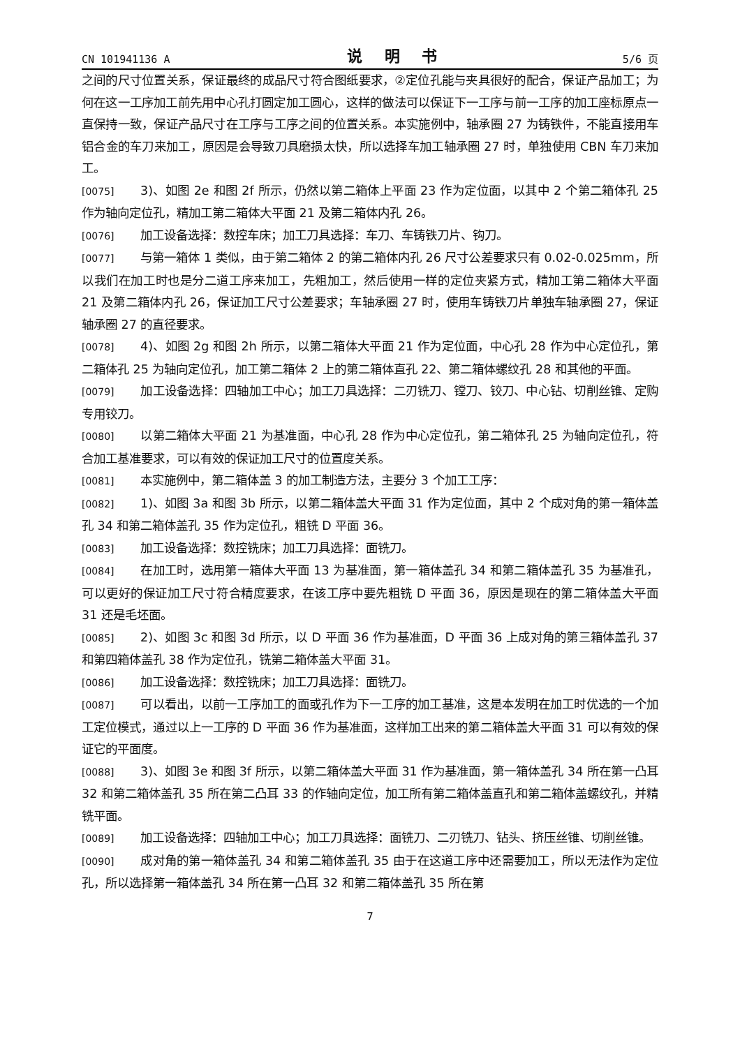CN 101941136 A 说 明 书 5/6 页
之间的尺寸位置关系，保证最终的成品尺寸符合图纸要求，②定位孔能与夹具很好的配合，保证产品加工；为何在这一工序加工前先用中心孔打圆定加工圆心，这样的做法可以保证下一工序与前一工序的加工座标原点一直保持一致，保证产品尺寸在工序与工序之间的位置关系。本实施例中，轴承圈 27 为铸铁件，不能直接用车铝合金的车刀来加工，原因是会导致刀具磨损太快，所以选择车加工轴承圈 27 时，单独使用 CBN 车刀来加工。
[0075] 3)、如图 2e 和图 2f 所示，仍然以第二箱体上平面 23 作为定位面，以其中 2 个第二箱体孔 25 作为轴向定位孔，精加工第二箱体大平面 21 及第二箱体内孔 26。
[0076] 加工设备选择：数控车床；加工刀具选择：车刀、车铸铁刀片、钩刀。
[0077] 与第一箱体 1 类似，由于第二箱体 2 的第二箱体内孔 26 尺寸公差要求只有 0.02-0.025mm，所以我们在加工时也是分二道工序来加工，先粗加工，然后使用一样的定位夹紧方式，精加工第二箱体大平面 21 及第二箱体内孔 26，保证加工尺寸公差要求；车轴承圈 27 时，使用车铸铁刀片单独车轴承圈 27，保证轴承圈 27 的直径要求。
[0078] 4)、如图 2g 和图 2h 所示，以第二箱体大平面 21 作为定位面，中心孔 28 作为中心定位孔，第二箱体孔 25 为轴向定位孔，加工第二箱体 2 上的第二箱体直孔 22、第二箱体螺纹孔 28 和其他的平面。
[0079] 加工设备选择：四轴加工中心；加工刀具选择：二刃铣刀、镗刀、铰刀、中心钻、切削丝锥、定购专用铰刀。
[0080] 以第二箱体大平面 21 为基准面，中心孔 28 作为中心定位孔，第二箱体孔 25 为轴向定位孔，符合加工基准要求，可以有效的保证加工尺寸的位置度关系。
[0081] 本实施例中，第二箱体盖 3 的加工制造方法，主要分 3 个加工工序：
[0082] 1)、如图 3a 和图 3b 所示，以第二箱体盖大平面 31 作为定位面，其中 2 个成对角的第一箱体盖孔 34 和第二箱体盖孔 35 作为定位孔，粗铣 D 平面 36。
[0083] 加工设备选择：数控铣床；加工刀具选择：面铣刀。
[0084] 在加工时，选用第一箱体大平面 13 为基准面，第一箱体盖孔 34 和第二箱体盖孔 35 为基准孔，可以更好的保证加工尺寸符合精度要求，在该工序中要先粗铣 D 平面 36，原因是现在的第二箱体盖大平面 31 还是毛坯面。
[0085] 2)、如图 3c 和图 3d 所示，以 D 平面 36 作为基准面，D 平面 36 上成对角的第三箱体盖孔 37 和第四箱体盖孔 38 作为定位孔，铣第二箱体盖大平面 31。
[0086] 加工设备选择：数控铣床；加工刀具选择：面铣刀。
[0087] 可以看出，以前一工序加工的面或孔作为下一工序的加工基准，这是本发明在加工时优选的一个加工定位模式，通过以上一工序的 D 平面 36 作为基准面，这样加工出来的第二箱体盖大平面 31 可以有效的保证它的平面度。
[0088] 3)、如图 3e 和图 3f 所示，以第二箱体盖大平面 31 作为基准面，第一箱体盖孔 34 所在第一凸耳 32 和第二箱体盖孔 35 所在第二凸耳 33 的作轴向定位，加工所有第二箱体盖直孔和第二箱体盖螺纹孔，并精铣平面。
[0089] 加工设备选择：四轴加工中心；加工刀具选择：面铣刀、二刃铣刀、钻头、挤压丝锥、切削丝锥。
[0090] 成对角的第一箱体盖孔 34 和第二箱体盖孔 35 由于在这道工序中还需要加工，所以无法作为定位孔，所以选择第一箱体盖孔 34 所在第一凸耳 32 和第二箱体盖孔 35 所在第
7